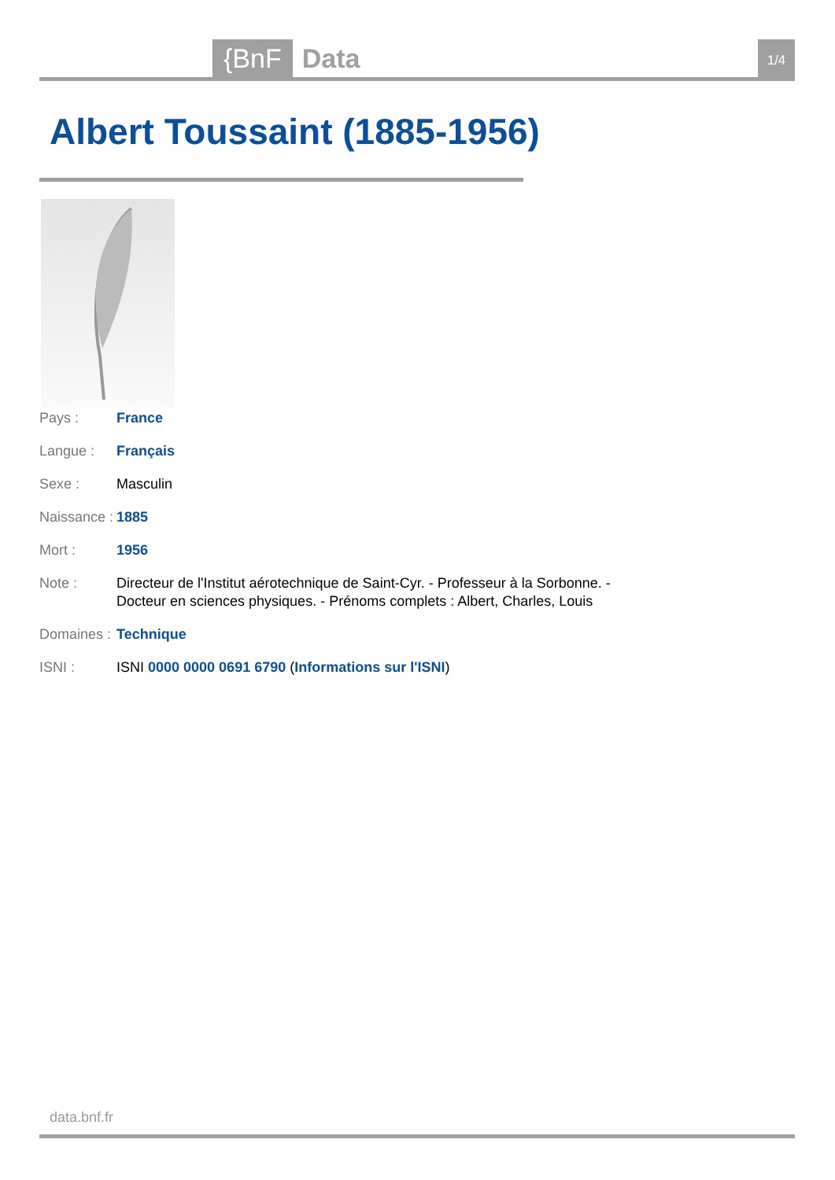{BnF Data 1/4
Albert Toussaint (1885-1956)
| Pays : | France |
| Langue : | Français |
| Sexe : | Masculin |
| Naissance : | 1885 |
| Mort : | 1956 |
| Note : | Directeur de l'Institut aérotechnique de Saint-Cyr. - Professeur à la Sorbonne. - Docteur en sciences physiques. - Prénoms complets : Albert, Charles, Louis |
| Domaines : | Technique |
| ISNI : | ISNI 0000 0000 0691 6790 ( Informations sur l'ISNI ) |
data.bnf.fr